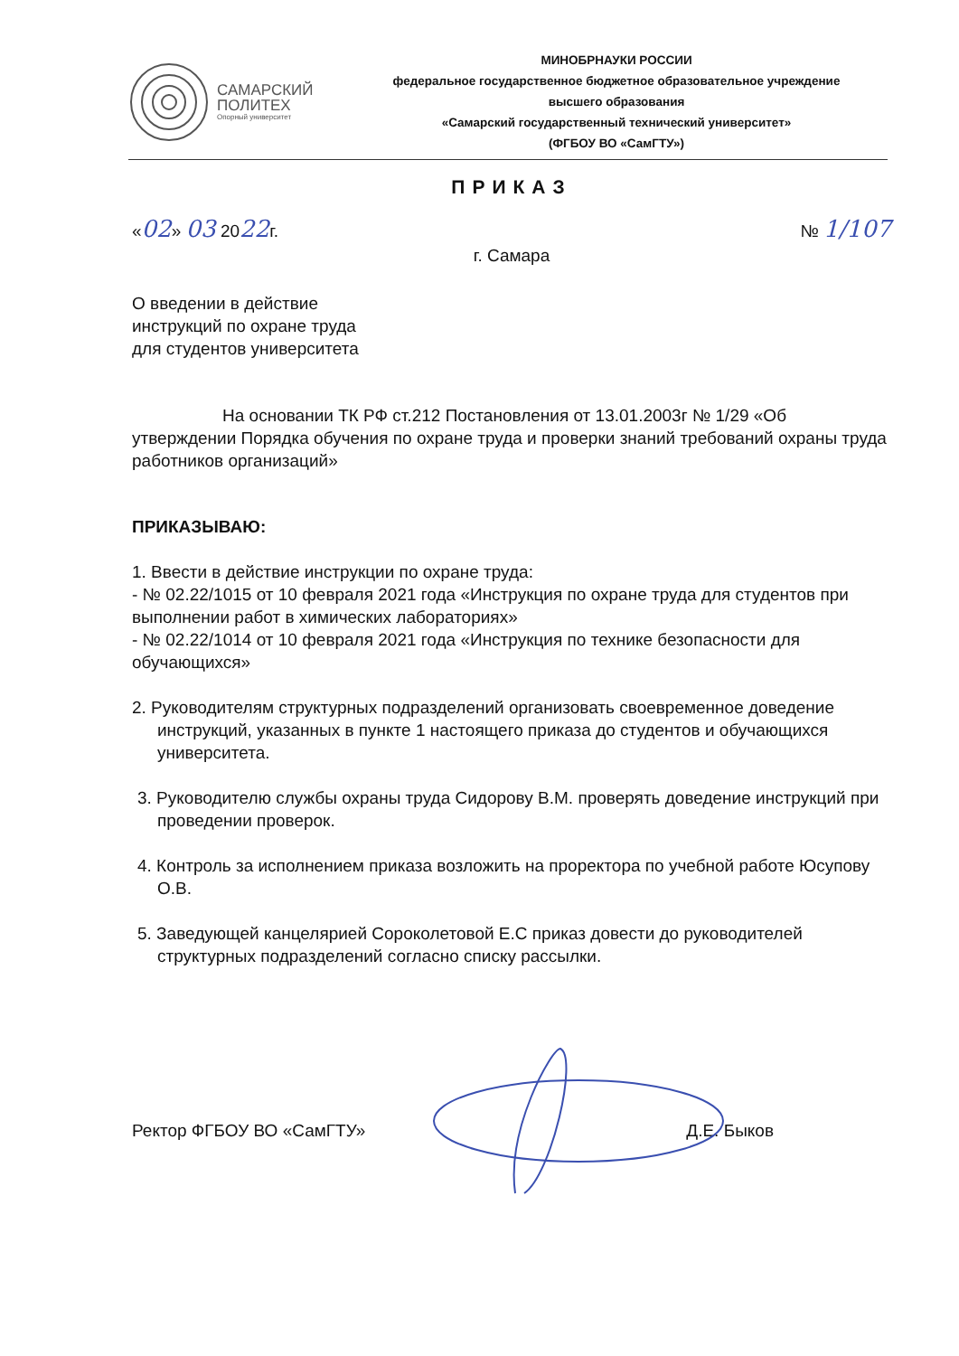САМАРСКИЙ
ПОЛИТЕХ
Опорный университет
МИНОБРНАУКИ РОССИИ
федеральное государственное бюджетное образовательное учреждение
высшего образования
«Самарский государственный технический университет»
(ФГБОУ ВО «СамГТУ»)
ПРИКАЗ
«02» 03 2022г. № 1/107
г. Самара
О введении в действие
инструкций по охране труда
для студентов университета
На основании ТК РФ ст.212 Постановления от 13.01.2003г № 1/29 «Об утверждении Порядка обучения по охране труда и проверки знаний требований охраны труда работников организаций»
ПРИКАЗЫВАЮ:
1. Ввести в действие инструкции по охране труда:
- № 02.22/1015 от 10 февраля 2021 года «Инструкция по охране труда для студентов при выполнении работ в химических лабораториях»
- № 02.22/1014 от 10 февраля 2021 года «Инструкция по технике безопасности для обучающихся»
2. Руководителям структурных подразделений организовать своевременное доведение инструкций, указанных в пункте 1 настоящего приказа до студентов и обучающихся университета.
3. Руководителю службы охраны труда Сидорову В.М. проверять доведение инструкций при проведении проверок.
4. Контроль за исполнением приказа возложить на проректора по учебной работе Юсупову О.В.
5. Заведующей канцелярией Сороколетовой Е.С приказ довести до руководителей структурных подразделений согласно списку рассылки.
Ректор ФГБОУ ВО «СамГТУ» Д.Е. Быков